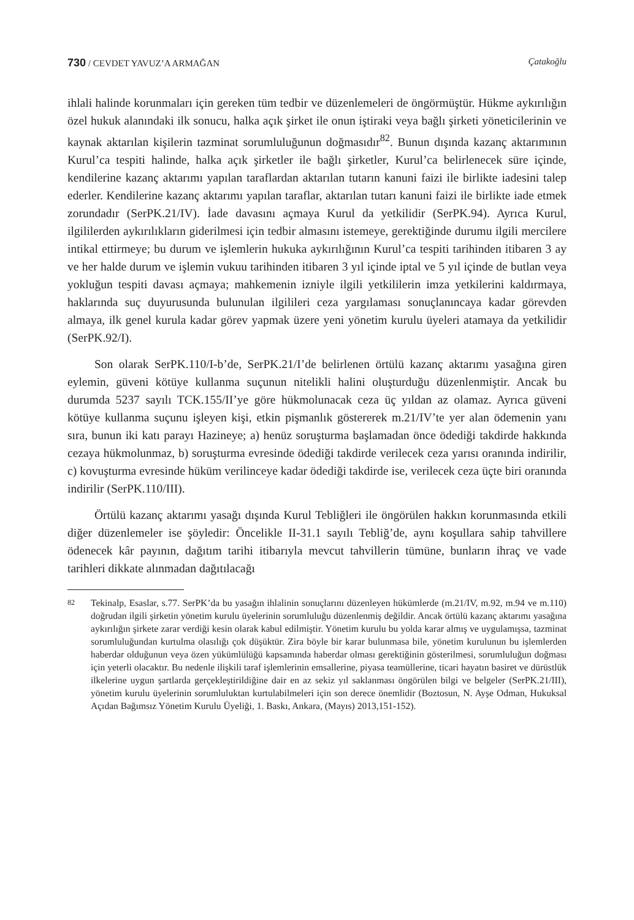730 / CEVDET YAVUZ’A ARMAĞAN Çatakoğlu
ihlali halinde korunmaları için gereken tüm tedbir ve düzenlemeleri de öngörmüştür. Hükme aykırılığın özel hukuk alanındaki ilk sonucu, halka açık şirket ile onun iştiraki veya bağlı şirketi yöneticilerinin ve kaynak aktarılan kişilerin tazminat sorumluluğunun doğmasıdır<sup>82</sup>. Bunun dışında kazanç aktarımının Kurul’ca tespiti halinde, halka açık şirketler ile bağlı şirketler, Kurul’ca belirlenecek süre içinde, kendilerine kazanç aktarımı yapılan taraflardan aktarılan tutarın kanuni faizi ile birlikte iadesini talep ederler. Kendilerine kazanç aktarımı yapılan taraflar, aktarılan tutarı kanuni faizi ile birlikte iade etmek zorundadır (SerPK.21/IV). İade davasını açmaya Kurul da yetkilidir (SerPK.94). Ayrıca Kurul, ilgililerden aykırılıkların giderilmesi için tedbir almasını istemeye, gerektiğinde durumu ilgili mercilere intikal ettirmeye; bu durum ve işlemlerin hukuka aykırılığının Kurul’ca tespiti tarihinden itibaren 3 ay ve her halde durum ve işlemin vukuu tarihinden itibaren 3 yıl içinde iptal ve 5 yıl içinde de butlan veya yokluğun tespiti davası açmaya; mahkemenin izniyle ilgili yetkililerin imza yetkilerini kaldırmaya, haklarında suç duyurusunda bulunulan ilgilileri ceza yargılaması sonuçlanıncaya kadar görevden almaya, ilk genel kurula kadar görev yapmak üzere yeni yönetim kurulu üyeleri atamaya da yetkilidir (SerPK.92/I).
Son olarak SerPK.110/I-b’de, SerPK.21/I’de belirlenen örtülü kazanç aktarımı yasağına giren eylemin, güveni kötüye kullanma suçunun nitelikli halini oluşturduğu düzenlenmiştir. Ancak bu durumda 5237 sayılı TCK.155/II’ye göre hükmolunacak ceza üç yıldan az olamaz. Ayrıca güveni kötüye kullanma suçunu işleyen kişi, etkin pişmanlık göstererek m.21/IV’te yer alan ödemenin yanı sıra, bunun iki katı parayı Hazineye; a) henüz soruşturma başlamadan önce ödediği takdirde hakkında cezaya hükmolunmaz, b) soruşturma evresinde ödediği takdirde verilecek ceza yarısı oranında indirilir, c) kovuşturma evresinde hüküm verilinceye kadar ödediği takdirde ise, verilecek ceza üçte biri oranında indirilir (SerPK.110/III).
Örtülü kazanç aktarımı yasağı dışında Kurul Tebliğleri ile öngörülen hakkın korunmasında etkili diğer düzenlemeler ise şöyledir: Öncelikle II-31.1 sayılı Tebliğ’de, aynı koşullara sahip tahvillere ödenecek kâr payının, dağıtım tarihi itibarıyla mevcut tahvillerin tümüne, bunların ihraç ve vade tarihleri dikkate alınmadan dağıtılacağı
82 Tekinalp, Esaslar, s.77. SerPK’da bu yasağın ihlalinin sonuçlarını düzenleyen hükümlerde (m.21/IV, m.92, m.94 ve m.110) doğrudan ilgili şirketin yönetim kurulu üyelerinin sorumluluğu düzenlenmiş değildir. Ancak örtülü kazanç aktarımı yasağına aykırılığın şirkete zarar verdiği kesin olarak kabul edilmiştir. Yönetim kurulu bu yolda karar almış ve uygulamışsa, tazminat sorumluluğundan kurtulma olasılığı çok düşüktür. Zira böyle bir karar bulunmasa bile, yönetim kurulunun bu işlemlerden haberdar olduğunun veya özen yükümlülüğü kapsamında haberdar olması gerektiğinin gösterilmesi, sorumluluğun doğması için yeterli olacaktır. Bu nedenle ilişkili taraf işlemlerinin emsallerine, piyasa teamüllerine, ticari hayatın basiret ve dürüstlük ilkelerine uygun şartlarda gerçekleştirildiğine dair en az sekiz yıl saklanması öngörülen bilgi ve belgeler (SerPK.21/III), yönetim kurulu üyelerinin sorumluluktan kurtulabilmeleri için son derece önemlidir (Boztosun, N. Ayşe Odman, Hukuksal Açıdan Bağımsız Yönetim Kurulu Üyeliği, 1. Baskı, Ankara, (Mayıs) 2013,151-152).